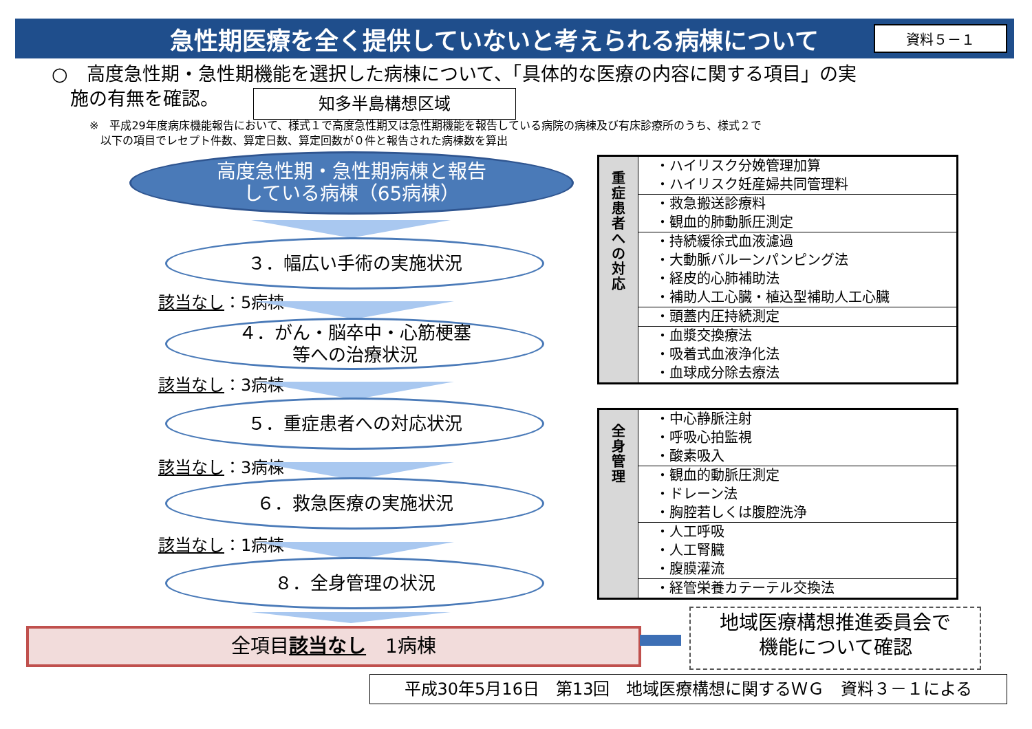急性期医療を全く提供していないと考えられる病棟について
資料５－１
○　高度急性期・急性期機能を選択した病棟について、「具体的な医療の内容に関する項目」の実
　施の有無を確認。
知多半島構想区域
※　平成29年度病床機能報告において、様式１で高度急性期又は急性期機能を報告している病院の病棟及び有床診療所のうち、様式２で
　以下の項目でレセプト件数、算定日数、算定回数が０件と報告された病棟数を算出
高度急性期・急性期病棟と報告
している病棟（65病棟）
３．幅広い手術の実施状況
該当なし：5病棟
４．がん・脳卒中・心筋梗塞
等への治療状況
該当なし：3病棟
５．重症患者への対応状況
該当なし：3病棟
６．救急医療の実施状況
該当なし：1病棟
８．全身管理の状況
| 重 症 患 者 へ の 対 応 | ・ハイリスク分娩管理加算 ・ハイリスク妊産婦共同管理料 |
| | ・救急搬送診療料 ・観血的肺動脈圧測定 |
| | ・持続緩徐式血液濾過 ・大動脈バルーンパンピング法 ・経皮的心肺補助法 ・補助人工心臓・植込型補助人工心臓 |
| | ・頭蓋内圧持続測定 |
| | ・血漿交換療法 ・吸着式血液浄化法 ・血球成分除去療法 |
| 全 身 管 理 | ・中心静脈注射 ・呼吸心拍監視 ・酸素吸入 |
| | ・観血的動脈圧測定 ・ドレーン法 ・胸腔若しくは腹腔洗浄 |
| | ・人工呼吸 ・人工腎臓 ・腹膜灌流 |
| | ・経管栄養カテーテル交換法 |
全項目該当なし　1病棟
地域医療構想推進委員会で
機能について確認
平成30年5月16日　第13回　地域医療構想に関するＷＧ　資料３－１による